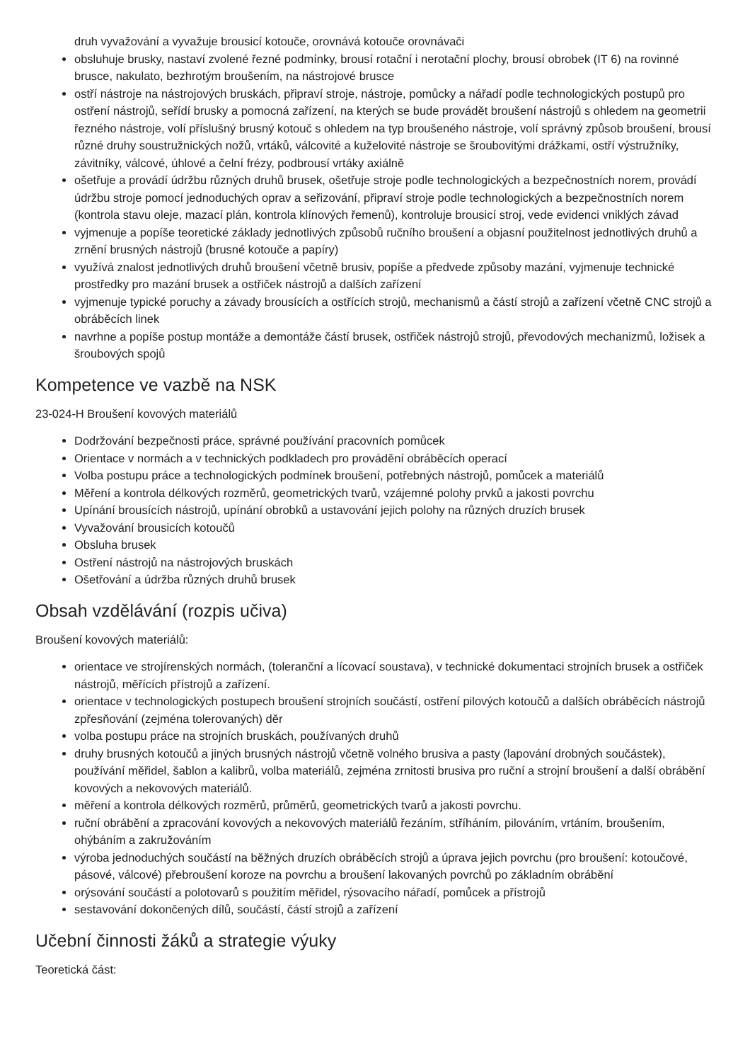druh vyvažování a vyvažuje brousicí kotouče, orovnává kotouče orovnávači
obsluhuje brusky, nastaví zvolené řezné podmínky, brousí rotační i nerotační plochy, brousí obrobek (IT 6) na rovinné brusce, nakulato, bezhrotým broušením, na nástrojové brusce
ostří nástroje na nástrojových bruskách, připraví stroje, nástroje, pomůcky a nářadí podle technologických postupů pro ostření nástrojů, seřídí brusky a pomocná zařízení, na kterých se bude provádět broušení nástrojů s ohledem na geometrii řezného nástroje, volí příslušný brusný kotouč s ohledem na typ broušeného nástroje, volí správný způsob broušení, brousí různé druhy soustružnických nožů, vrtáků, válcovité a kuželovité nástroje se šroubovitými drážkami, ostří výstružníky, závitníky, válcové, úhlové a čelní frézy, podbrousí vrtáky axiálně
ošetřuje a provádí údržbu různých druhů brusek, ošetřuje stroje podle technologických a bezpečnostních norem, provádí údržbu stroje pomocí jednoduchých oprav a seřizování, připraví stroje podle technologických a bezpečnostních norem (kontrola stavu oleje, mazací plán, kontrola klínových řemenů), kontroluje brousicí stroj, vede evidenci vniklých závad
vyjmenuje a popíše teoretické základy jednotlivých způsobů ručního broušení a objasní použitelnost jednotlivých druhů a zrnění brusných nástrojů (brusné kotouče a papíry)
využívá znalost jednotlivých druhů broušení včetně brusiv, popíše a předvede způsoby mazání, vyjmenuje technické prostředky pro mazání brusek a ostřiček nástrojů a dalších zařízení
vyjmenuje typické poruchy a závady brousících a ostřících strojů, mechanismů a částí strojů a zařízení včetně CNC strojů a obráběcích linek
navrhne a popíše postup montáže a demontáže částí brusek, ostřiček nástrojů strojů, převodových mechanizmů, ložisek a šroubových spojů
Kompetence ve vazbě na NSK
23-024-H Broušení kovových materiálů
Dodržování bezpečnosti práce, správné používání pracovních pomůcek
Orientace v normách a v technických podkladech pro provádění obráběcích operací
Volba postupu práce a technologických podmínek broušení, potřebných nástrojů, pomůcek a materiálů
Měření a kontrola délkových rozměrů, geometrických tvarů, vzájemné polohy prvků a jakosti povrchu
Upínání brousících nástrojů, upínání obrobků a ustavování jejich polohy na různých druzích brusek
Vyvažování brousicích kotoučů
Obsluha brusek
Ostření nástrojů na nástrojových bruskách
Ošetřování a údržba různých druhů brusek
Obsah vzdělávání (rozpis učiva)
Broušení kovových materiálů:
orientace ve strojírenských normách, (toleranční a lícovací soustava), v technické dokumentaci strojních brusek a ostřiček nástrojů, měřících přístrojů a zařízení.
orientace v technologických postupech broušení strojních součástí, ostření pilových kotoučů a dalších obráběcích nástrojů zpřesňování (zejména tolerovaných) děr
volba postupu práce na strojních bruskách, používaných druhů
druhy brusných kotoučů a jiných brusných nástrojů včetně volného brusiva a pasty (lapování drobných součástek), používání měřidel, šablon a kalibrů, volba materiálů, zejména zrnitosti brusiva pro ruční a strojní broušení a další obrábění kovových a nekovových materiálů.
měření a kontrola délkových rozměrů, průměrů, geometrických tvarů a jakosti povrchu.
ruční obrábění a zpracování kovových a nekovových materiálů řezáním, stříháním, pilováním, vrtáním, broušením, ohýbáním a zakružováním
výroba jednoduchých součástí na běžných druzích obráběcích strojů a úprava jejich povrchu (pro broušení: kotoučové, pásové, válcové) přebroušení koroze na povrchu a broušení lakovaných povrchů po základním obrábění
orýsování součástí a polotovarů s použitím měřidel, rýsovacího nářadí, pomůcek a přístrojů
sestavování dokončených dílů, součástí, částí strojů a zařízení
Učební činnosti žáků a strategie výuky
Teoretická část: